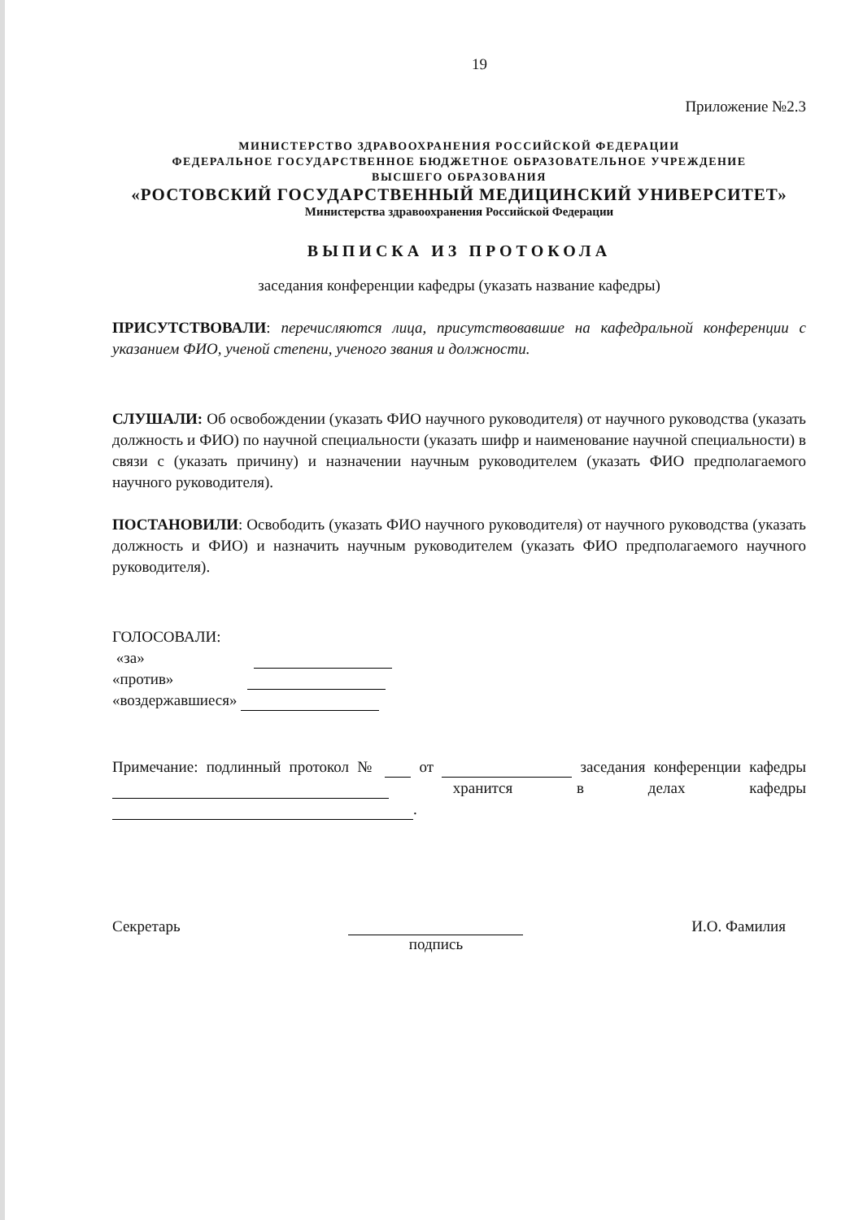19
Приложение №2.3
МИНИСТЕРСТВО ЗДРАВООХРАНЕНИЯ РОССИЙСКОЙ ФЕДЕРАЦИИ
ФЕДЕРАЛЬНОЕ ГОСУДАРСТВЕННОЕ БЮДЖЕТНОЕ ОБРАЗОВАТЕЛЬНОЕ УЧРЕЖДЕНИЕ
ВЫСШЕГО ОБРАЗОВАНИЯ
«РОСТОВСКИЙ ГОСУДАРСТВЕННЫЙ МЕДИЦИНСКИЙ УНИВЕРСИТЕТ»
Министерства здравоохранения Российской Федерации
ВЫПИСКА ИЗ ПРОТОКОЛА
заседания конференции кафедры (указать название кафедры)
ПРИСУТСТВОВАЛИ: перечисляются лица, присутствовавшие на кафедральной конференции с указанием ФИО, ученой степени, ученого звания и должности.
СЛУШАЛИ: Об освобождении (указать ФИО научного руководителя) от научного руководства (указать должность и ФИО) по научной специальности (указать шифр и наименование научной специальности) в связи с (указать причину) и назначении научным руководителем (указать ФИО предполагаемого научного руководителя).
ПОСТАНОВИЛИ: Освободить (указать ФИО научного руководителя) от научного руководства (указать должность и ФИО) и назначить научным руководителем (указать ФИО предполагаемого научного руководителя).
ГОЛОСОВАЛИ:
«за»
«против»
«воздержавшиеся»
Примечание: подлинный протокол № от заседания конференции кафедры хранится в делах кафедры .
Секретарь
подпись И.О. Фамилия